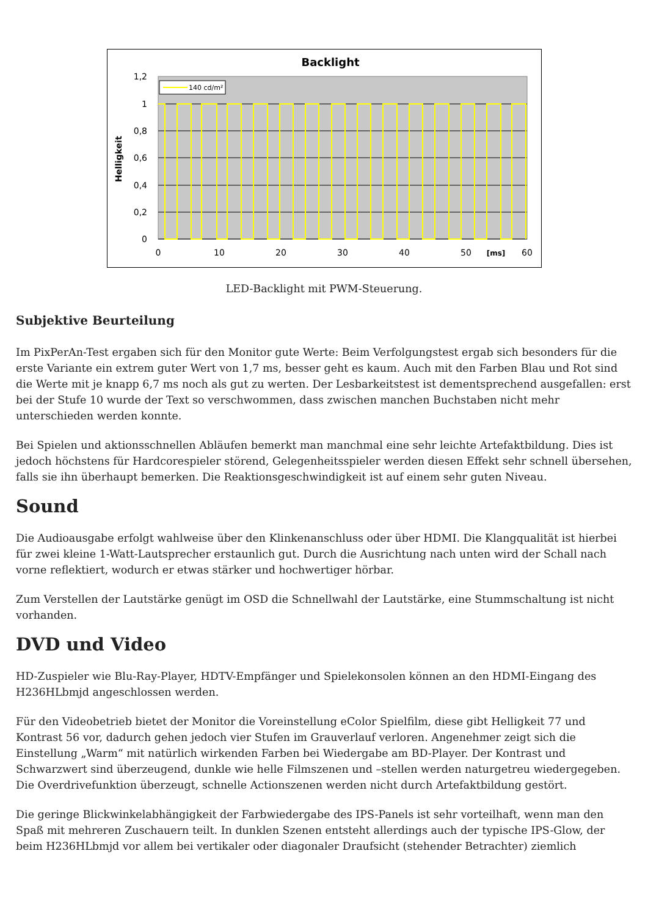Backlight
1,2
1
0,8
0,6
0,4
0,2
0
0
10
20
30
40
50
60
[ms]
Helligkeit
140 cd/m²
LED-Backlight mit PWM-Steuerung.
Subjektive Beurteilung
Im PixPerAn-Test ergaben sich für den Monitor gute Werte: Beim Verfolgungstest ergab sich besonders für die erste Variante ein extrem guter Wert von 1,7 ms, besser geht es kaum. Auch mit den Farben Blau und Rot sind die Werte mit je knapp 6,7 ms noch als gut zu werten. Der Lesbarkeitstest ist dementsprechend ausgefallen: erst bei der Stufe 10 wurde der Text so verschwommen, dass zwischen manchen Buchstaben nicht mehr unterschieden werden konnte.
Bei Spielen und aktionsschnellen Abläufen bemerkt man manchmal eine sehr leichte Artefaktbildung. Dies ist jedoch höchstens für Hardcorespieler störend, Gelegenheitsspieler werden diesen Effekt sehr schnell übersehen, falls sie ihn überhaupt bemerken. Die Reaktionsgeschwindigkeit ist auf einem sehr guten Niveau.
Sound
Die Audioausgabe erfolgt wahlweise über den Klinkenanschluss oder über HDMI. Die Klangqualität ist hierbei für zwei kleine 1-Watt-Lautsprecher erstaunlich gut. Durch die Ausrichtung nach unten wird der Schall nach vorne reflektiert, wodurch er etwas stärker und hochwertiger hörbar.
Zum Verstellen der Lautstärke genügt im OSD die Schnellwahl der Lautstärke, eine Stummschaltung ist nicht vorhanden.
DVD und Video
HD-Zuspieler wie Blu-Ray-Player, HDTV-Empfänger und Spielekonsolen können an den HDMI-Eingang des H236HLbmjd angeschlossen werden.
Für den Videobetrieb bietet der Monitor die Voreinstellung eColor Spielfilm, diese gibt Helligkeit 77 und Kontrast 56 vor, dadurch gehen jedoch vier Stufen im Grauverlauf verloren. Angenehmer zeigt sich die Einstellung „Warm“ mit natürlich wirkenden Farben bei Wiedergabe am BD-Player. Der Kontrast und Schwarzwert sind überzeugend, dunkle wie helle Filmszenen und –stellen werden naturgetreu wiedergegeben. Die Overdrivefunktion überzeugt, schnelle Actionszenen werden nicht durch Artefaktbildung gestört.
Die geringe Blickwinkelabhängigkeit der Farbwiedergabe des IPS-Panels ist sehr vorteilhaft, wenn man den Spaß mit mehreren Zuschauern teilt. In dunklen Szenen entsteht allerdings auch der typische IPS-Glow, der beim H236HLbmjd vor allem bei vertikaler oder diagonaler Draufsicht (stehender Betrachter) ziemlich